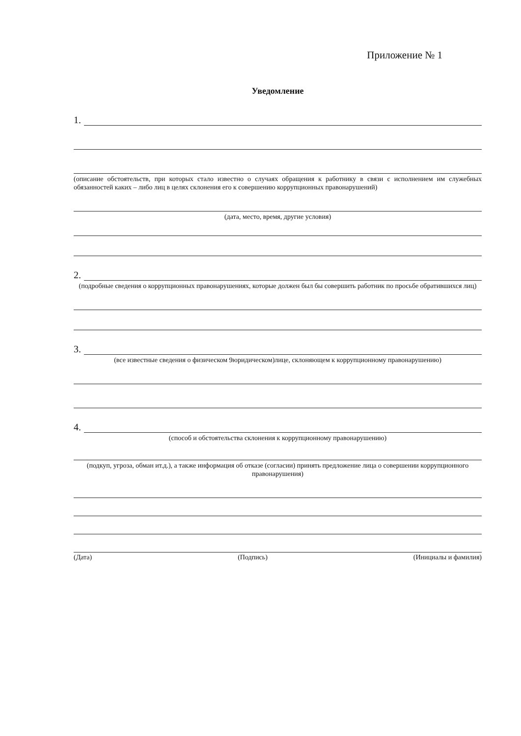Приложение № 1
Уведомление
1.
(описание обстоятельств, при которых стало известно о случаях обращения к работнику в связи с исполнением им служебных обязанностей каких – либо лиц в целях склонения его к совершению коррупционных правонарушений)
(дата, место, время, другие условия)
2.
(подробные сведения о коррупционных правонарушениях, которые должен был бы совершить работник по просьбе обратившихся лиц)
3.
(все известные сведения о физическом 9юридическом)лице, склоняющем к коррупционному правонарушению)
4.
(способ и обстоятельства склонения к коррупционному правонарушению)
(подкуп, угроза, обман ит.д.), а также информация об отказе (согласии) принять предложение лица о совершении коррупционного правонарушения)
(Дата) (Подпись) (Инициалы и фамилия)